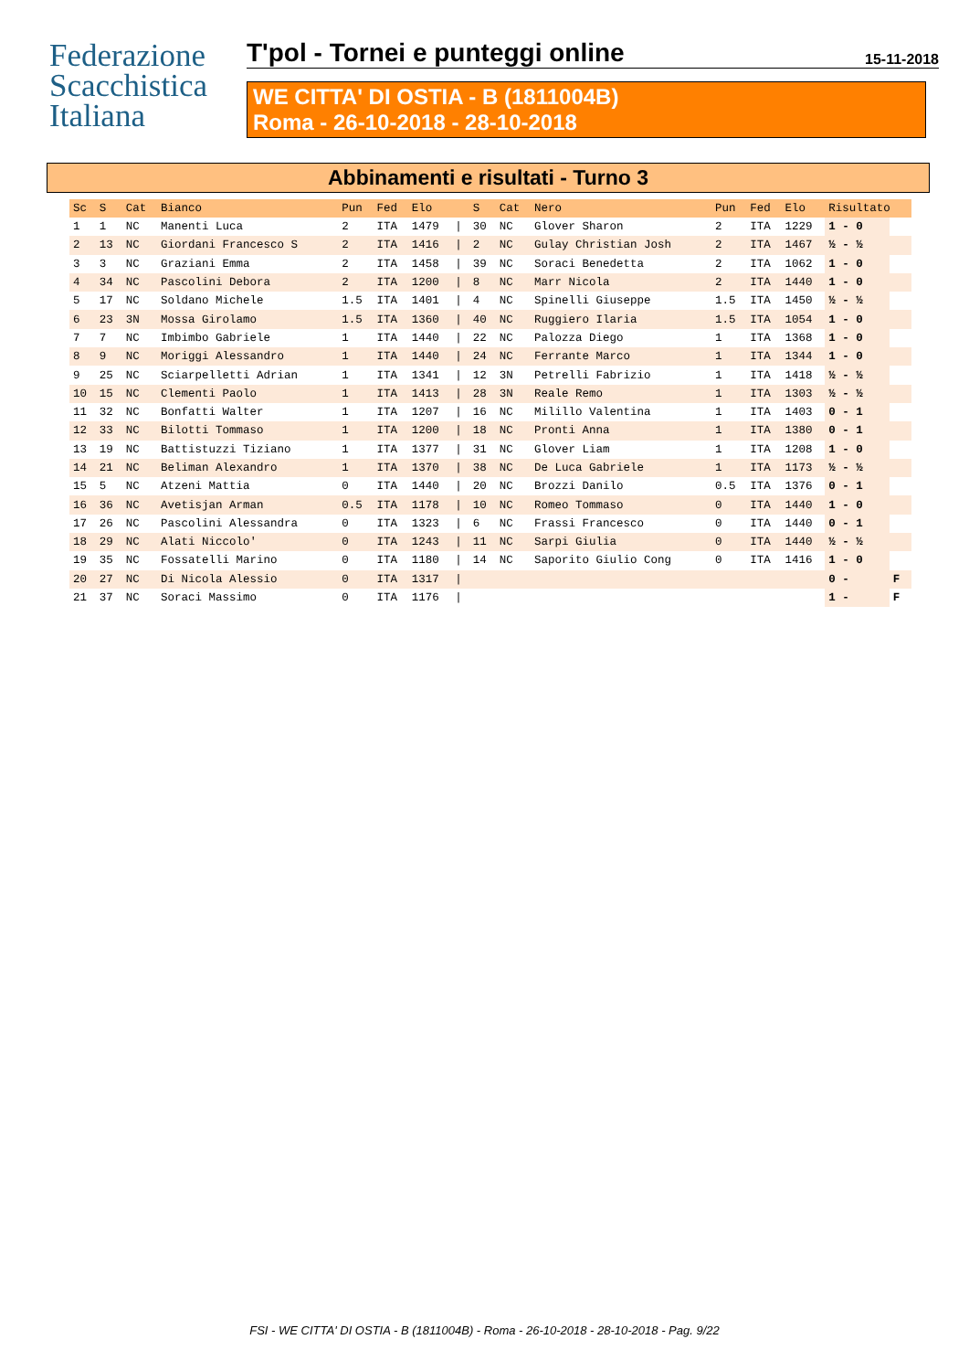Federazione
Scacchistica
Italiana
T'pol - Tornei e punteggi online 15-11-2018
WE CITTA' DI OSTIA - B (1811004B)
Roma - 26-10-2018 - 28-10-2018
Abbinamenti e risultati - Turno 3
| Sc | S | Cat | Bianco | Pun | Fed | Elo | | S | Cat | Nero | Pun | Fed | Elo | Risultato | |
| --- | --- | --- | --- | --- | --- | --- | --- | --- | --- | --- | --- | --- | --- | --- | --- |
| 1 | 1 | NC | Manenti Luca | 2 | ITA | 1479 | / | 30 | NC | Glover Sharon | 2 | ITA | 1229 | 1 - 0 | |
| 2 | 13 | NC | Giordani Francesco S | 2 | ITA | 1416 | / | 2 | NC | Gulay Christian Josh | 2 | ITA | 1467 | ½ - ½ | |
| 3 | 3 | NC | Graziani Emma | 2 | ITA | 1458 | / | 39 | NC | Soraci Benedetta | 2 | ITA | 1062 | 1 - 0 | |
| 4 | 34 | NC | Pascolini Debora | 2 | ITA | 1200 | / | 8 | NC | Marr Nicola | 2 | ITA | 1440 | 1 - 0 | |
| 5 | 17 | NC | Soldano Michele | 1.5 | ITA | 1401 | / | 4 | NC | Spinelli Giuseppe | 1.5 | ITA | 1450 | ½ - ½ | |
| 6 | 23 | 3N | Mossa Girolamo | 1.5 | ITA | 1360 | / | 40 | NC | Ruggiero Ilaria | 1.5 | ITA | 1054 | 1 - 0 | |
| 7 | 7 | NC | Imbimbo Gabriele | 1 | ITA | 1440 | / | 22 | NC | Palozza Diego | 1 | ITA | 1368 | 1 - 0 | |
| 8 | 9 | NC | Moriggi Alessandro | 1 | ITA | 1440 | / | 24 | NC | Ferrante Marco | 1 | ITA | 1344 | 1 - 0 | |
| 9 | 25 | NC | Sciarpelletti Adrian | 1 | ITA | 1341 | / | 12 | 3N | Petrelli Fabrizio | 1 | ITA | 1418 | ½ - ½ | |
| 10 | 15 | NC | Clementi Paolo | 1 | ITA | 1413 | / | 28 | 3N | Reale Remo | 1 | ITA | 1303 | ½ - ½ | |
| 11 | 32 | NC | Bonfatti Walter | 1 | ITA | 1207 | / | 16 | NC | Milillo Valentina | 1 | ITA | 1403 | 0 - 1 | |
| 12 | 33 | NC | Bilotti Tommaso | 1 | ITA | 1200 | / | 18 | NC | Pronti Anna | 1 | ITA | 1380 | 0 - 1 | |
| 13 | 19 | NC | Battistuzzi Tiziano | 1 | ITA | 1377 | / | 31 | NC | Glover Liam | 1 | ITA | 1208 | 1 - 0 | |
| 14 | 21 | NC | Beliman Alexandro | 1 | ITA | 1370 | / | 38 | NC | De Luca Gabriele | 1 | ITA | 1173 | ½ - ½ | |
| 15 | 5 | NC | Atzeni Mattia | 0 | ITA | 1440 | / | 20 | NC | Brozzi Danilo | 0.5 | ITA | 1376 | 0 - 1 | |
| 16 | 36 | NC | Avetisjan Arman | 0.5 | ITA | 1178 | / | 10 | NC | Romeo Tommaso | 0 | ITA | 1440 | 1 - 0 | |
| 17 | 26 | NC | Pascolini Alessandra | 0 | ITA | 1323 | / | 6 | NC | Frassi Francesco | 0 | ITA | 1440 | 0 - 1 | |
| 18 | 29 | NC | Alati Niccolo' | 0 | ITA | 1243 | / | 11 | NC | Sarpi Giulia | 0 | ITA | 1440 | ½ - ½ | |
| 19 | 35 | NC | Fossatelli Marino | 0 | ITA | 1180 | / | 14 | NC | Saporito Giulio Cong | 0 | ITA | 1416 | 1 - 0 | |
| 20 | 27 | NC | Di Nicola Alessio | 0 | ITA | 1317 | / | | | | | | | 0 - | F |
| 21 | 37 | NC | Soraci Massimo | 0 | ITA | 1176 | / | | | | | | | 1 - | F |
FSI - WE CITTA' DI OSTIA - B (1811004B) - Roma - 26-10-2018 - 28-10-2018 - Pag. 9/22